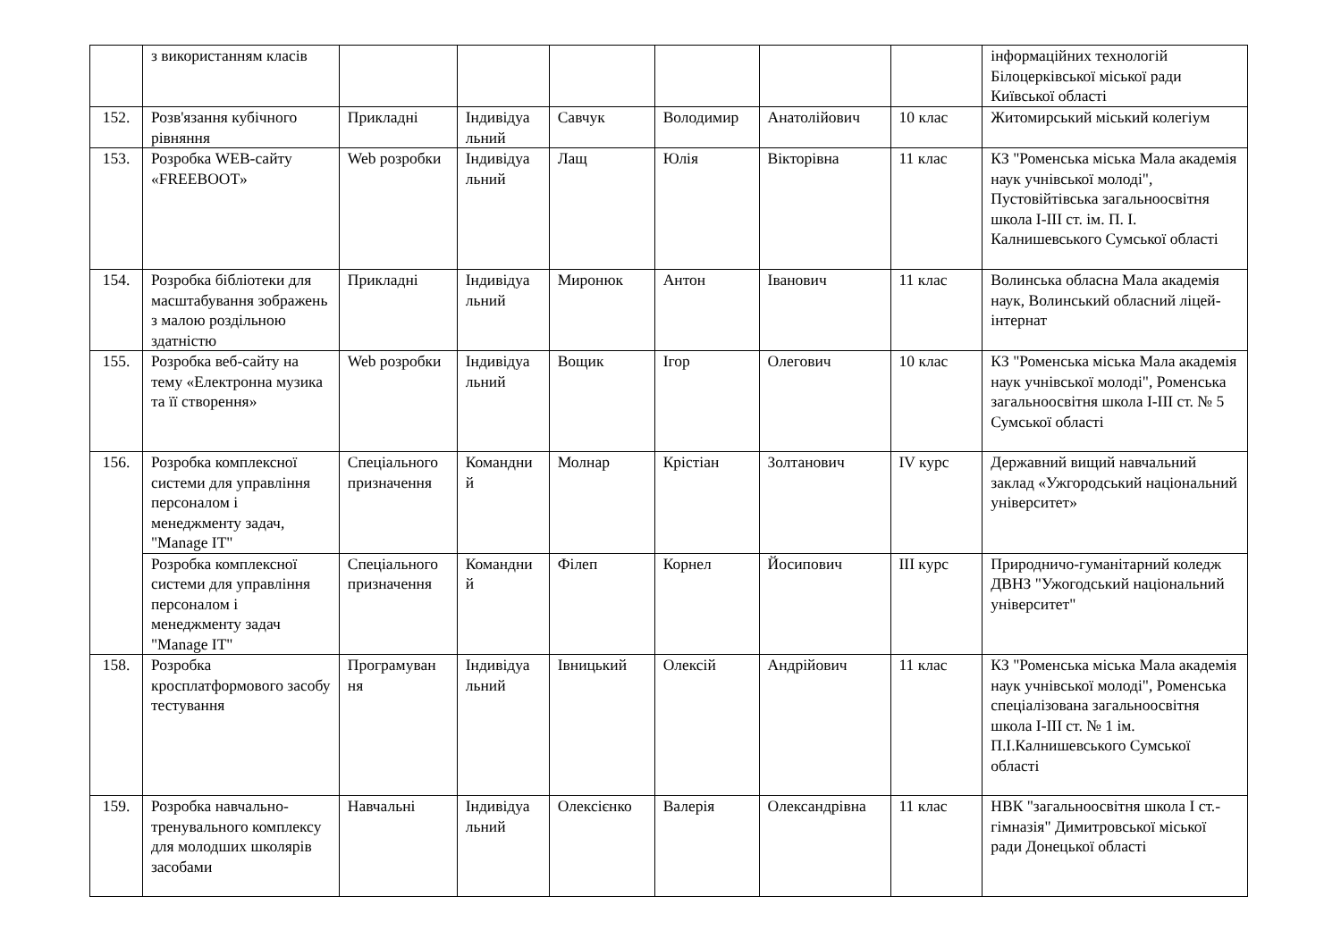| | з використанням класів | | | | | | | інформаційних технологій Білоцерківської міської ради Київської області |
| 152. | Розв'язання кубічного рівняння | Прикладні | Індивідуа льний | Савчук | Володимир | Анатолійович | 10 клас | Житомирський міський колегіум |
| 153. | Розробка WEB-сайту «FREEBOOT» | Web розробки | Індивідуа льний | Лащ | Юлія | Вікторівна | 11 клас | КЗ "Роменська міська Мала академія наук учнівської молоді", Пустовійтівська загальноосвітня школа І-ІІІ ст. ім. П. І. Калнишевського Сумської області |
| 154. | Розробка бібліотеки для масштабування зображень з малою роздільною здатністю | Прикладні | Індивідуа льний | Миронюк | Антон | Іванович | 11 клас | Волинська обласна Мала академія наук, Волинський обласний ліцей-інтернат |
| 155. | Розробка веб-сайту на тему «Електронна музика та її створення» | Web розробки | Індивідуа льний | Вощик | Ігор | Олегович | 10 клас | КЗ "Роменська міська Мала академія наук учнівської молоді", Роменська загальноосвітня школа І-ІІІ ст. № 5 Сумської області |
| 156. | Розробка комплексної системи для управління персоналом і менеджменту задач, "Manage IT" | Спеціального призначення | Командни й | Молнар | Крістіан | Золтанович | IV курс | Державний вищий навчальний заклад «Ужгородський національний університет» |
| | Розробка комплексної системи для управління персоналом і менеджменту задач "Manage IT" | Спеціального призначення | Командни й | Філеп | Корнел | Йосипович | III курс | Природничо-гуманітарний коледж ДВНЗ "Ужогодський національний університет" |
| 158. | Розробка кросплатформового засобу тестування | Програмуван ня | Індивідуа льний | Івницький | Олексій | Андрійович | 11 клас | КЗ "Роменська міська Мала академія наук учнівської молоді", Роменська спеціалізована загальноосвітня школа І-ІІІ ст. № 1 ім. П.І.Калнишевського Сумської області |
| 159. | Розробка навчально-тренувального комплексу для молодших школярів засобами | Навчальні | Індивідуа льний | Олексієнко | Валерія | Олександрівна | 11 клас | НВК "загальноосвітня школа І ст.-гімназія" Димитровської міської ради Донецької області |